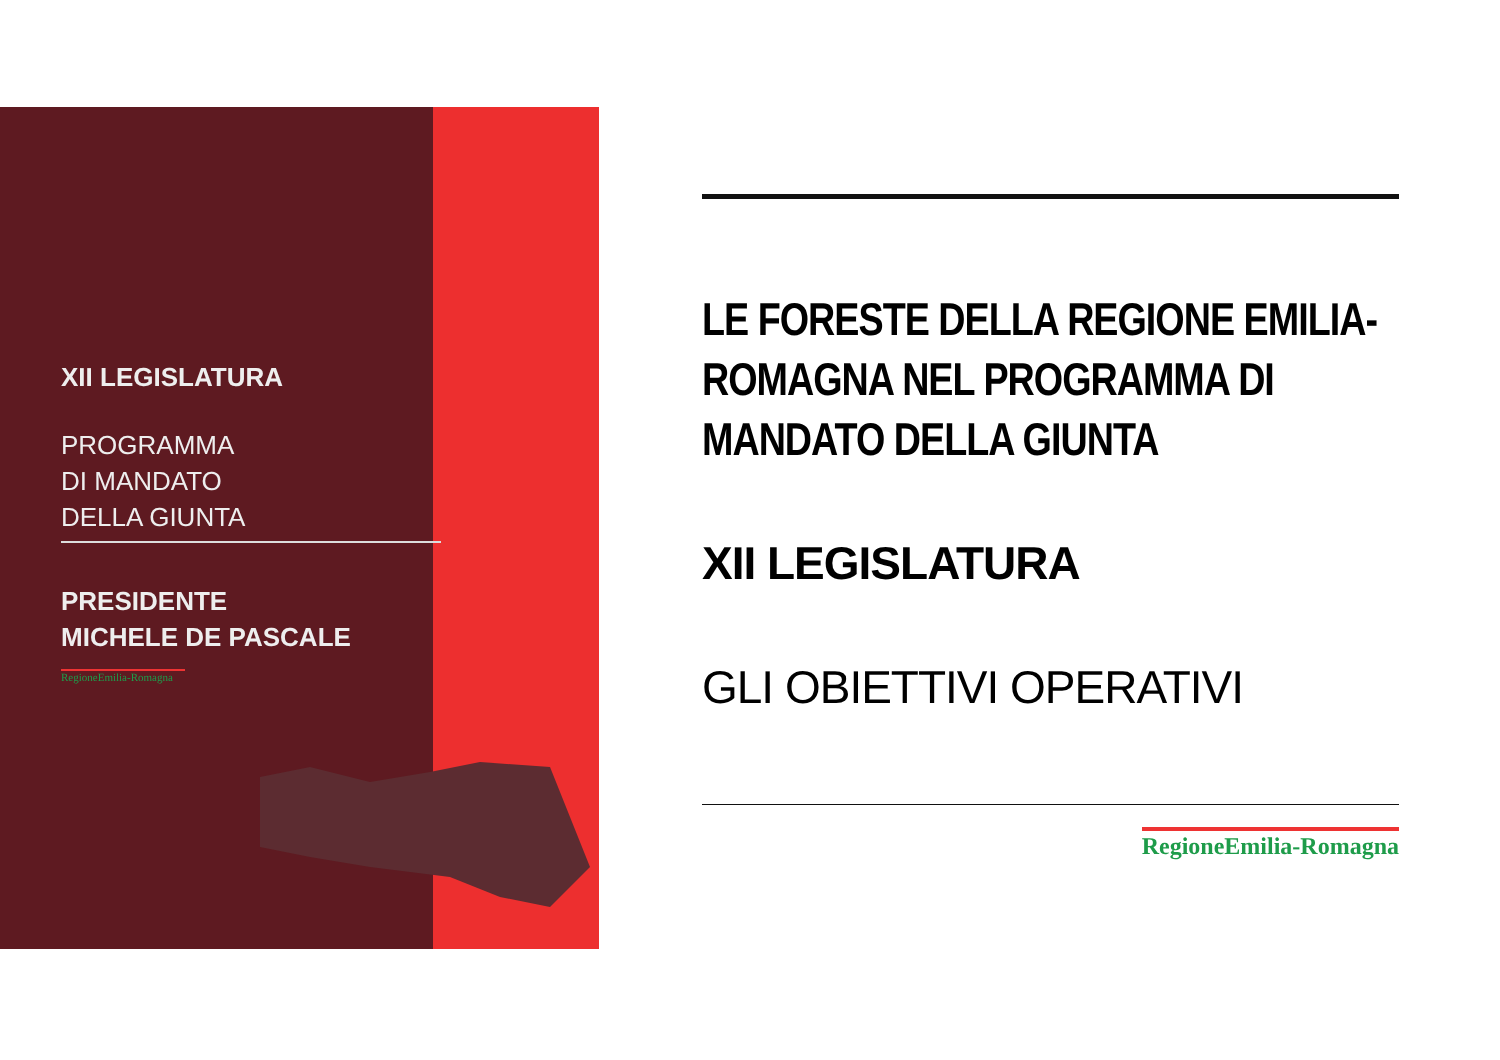XII LEGISLATURA
PROGRAMMA
DI MANDATO
DELLA GIUNTA
PRESIDENTE
MICHELE DE PASCALE
RegioneEmilia-Romagna
LE FORESTE DELLA REGIONE EMILIA-ROMAGNA NEL PROGRAMMA DI MANDATO DELLA GIUNTA
XII LEGISLATURA
GLI OBIETTIVI OPERATIVI
RegioneEmilia-Romagna